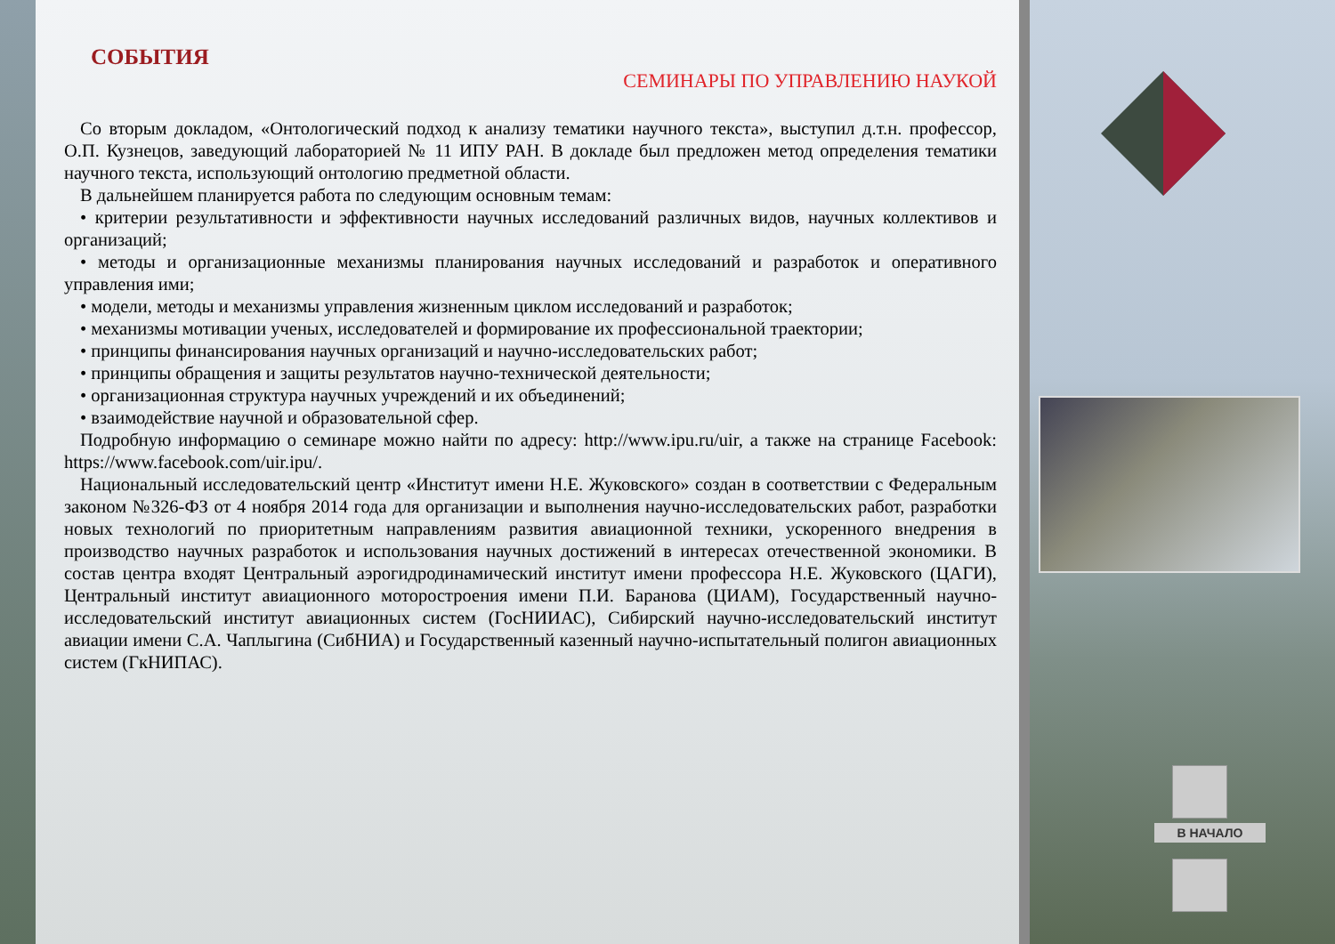СОБЫТИЯ
СЕМИНАРЫ ПО УПРАВЛЕНИЮ НАУКОЙ
Со вторым докладом, «Онтологический подход к анализу тематики научного текста», выступил д.т.н. профессор, О.П. Кузнецов, заведующий лабораторией № 11 ИПУ РАН. В докладе был предложен метод определения тематики научного текста, использующий онтологию предметной области.
В дальнейшем планируется работа по следующим основным темам:
• критерии результативности и эффективности научных исследований различных видов, научных коллективов и организаций;
• методы и организационные механизмы планирования научных исследований и разработок и оперативного управления ими;
• модели, методы и механизмы управления жизненным циклом исследований и разработок;
• механизмы мотивации ученых, исследователей и формирование их профессиональной траектории;
• принципы финансирования научных организаций и научно-исследовательских работ;
• принципы обращения и защиты результатов научно-технической деятельности;
• организационная структура научных учреждений и их объединений;
• взаимодействие научной и образовательной сфер.
Подробную информацию о семинаре можно найти по адресу: http://www.ipu.ru/uir, а также на странице Facebook: https://www.facebook.com/uir.ipu/.
Национальный исследовательский центр «Институт имени Н.Е. Жуковского» создан в соответствии с Федеральным законом №326-ФЗ от 4 ноября 2014 года для организации и выполнения научно-исследовательских работ, разработки новых технологий по приоритетным направлениям развития авиационной техники, ускоренного внедрения в производство научных разработок и использования научных достижений в интересах отечественной экономики. В состав центра входят Центральный аэрогидродинамический институт имени профессора Н.Е. Жуковского (ЦАГИ), Центральный институт авиационного моторостроения имени П.И. Баранова (ЦИАМ), Государственный научно-исследовательский институт авиационных систем (ГосНИИАС), Сибирский научно-исследовательский институт авиации имени С.А. Чаплыгина (СибНИА) и Государственный казенный научно-испытательный полигон авиационных систем (ГкНИПАС).
В НАЧАЛО